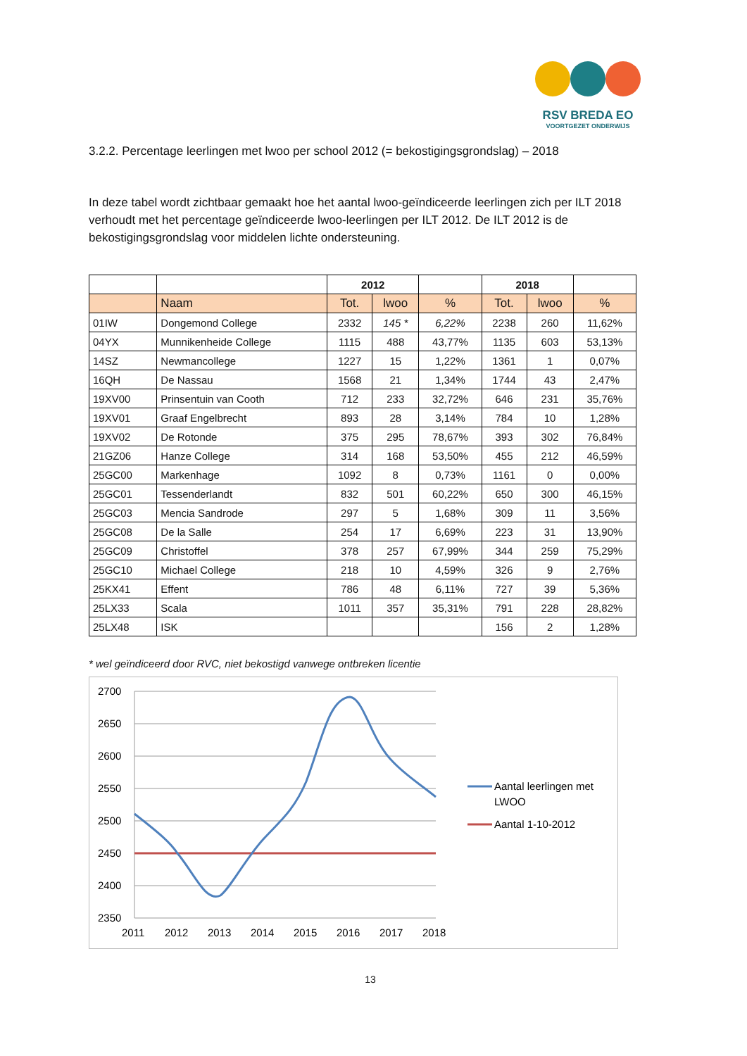RSV BREDA EO
VOORTGEZET ONDERWIJS
3.2.2. Percentage leerlingen met lwoo per school 2012 (= bekostigingsgrondslag) – 2018
In deze tabel wordt zichtbaar gemaakt hoe het aantal lwoo-geïndiceerde leerlingen zich per ILT 2018 verhoudt met het percentage geïndiceerde lwoo-leerlingen per ILT 2012. De ILT 2012 is de bekostigingsgrondslag voor middelen lichte ondersteuning.
| | | 2012 | | | 2018 | | |
| --- | --- | --- | --- | --- | --- | --- | --- |
| | Naam | Tot. | lwoo | % | Tot. | lwoo | % |
| 01IW | Dongemond College | 2332 | 145 * | 6,22% | 2238 | 260 | 11,62% |
| 04YX | Munnikenheide College | 1115 | 488 | 43,77% | 1135 | 603 | 53,13% |
| 14SZ | Newmancollege | 1227 | 15 | 1,22% | 1361 | 1 | 0,07% |
| 16QH | De Nassau | 1568 | 21 | 1,34% | 1744 | 43 | 2,47% |
| 19XV00 | Prinsentuin van Cooth | 712 | 233 | 32,72% | 646 | 231 | 35,76% |
| 19XV01 | Graaf Engelbrecht | 893 | 28 | 3,14% | 784 | 10 | 1,28% |
| 19XV02 | De Rotonde | 375 | 295 | 78,67% | 393 | 302 | 76,84% |
| 21GZ06 | Hanze College | 314 | 168 | 53,50% | 455 | 212 | 46,59% |
| 25GC00 | Markenhage | 1092 | 8 | 0,73% | 1161 | 0 | 0,00% |
| 25GC01 | Tessenderlandt | 832 | 501 | 60,22% | 650 | 300 | 46,15% |
| 25GC03 | Mencia Sandrode | 297 | 5 | 1,68% | 309 | 11 | 3,56% |
| 25GC08 | De la Salle | 254 | 17 | 6,69% | 223 | 31 | 13,90% |
| 25GC09 | Christoffel | 378 | 257 | 67,99% | 344 | 259 | 75,29% |
| 25GC10 | Michael College | 218 | 10 | 4,59% | 326 | 9 | 2,76% |
| 25KX41 | Effent | 786 | 48 | 6,11% | 727 | 39 | 5,36% |
| 25LX33 | Scala | 1011 | 357 | 35,31% | 791 | 228 | 28,82% |
| 25LX48 | ISK | | | | 156 | 2 | 1,28% |
* wel geïndiceerd door RVC, niet bekostigd vanwege ontbreken licentie
2700
2650
2600
2550
2500
2450
2400
2350
2011
2012
2013
2014
2015
2016
2017
2018
Aantal leerlingen met
LWOO
Aantal 1-10-2012
13